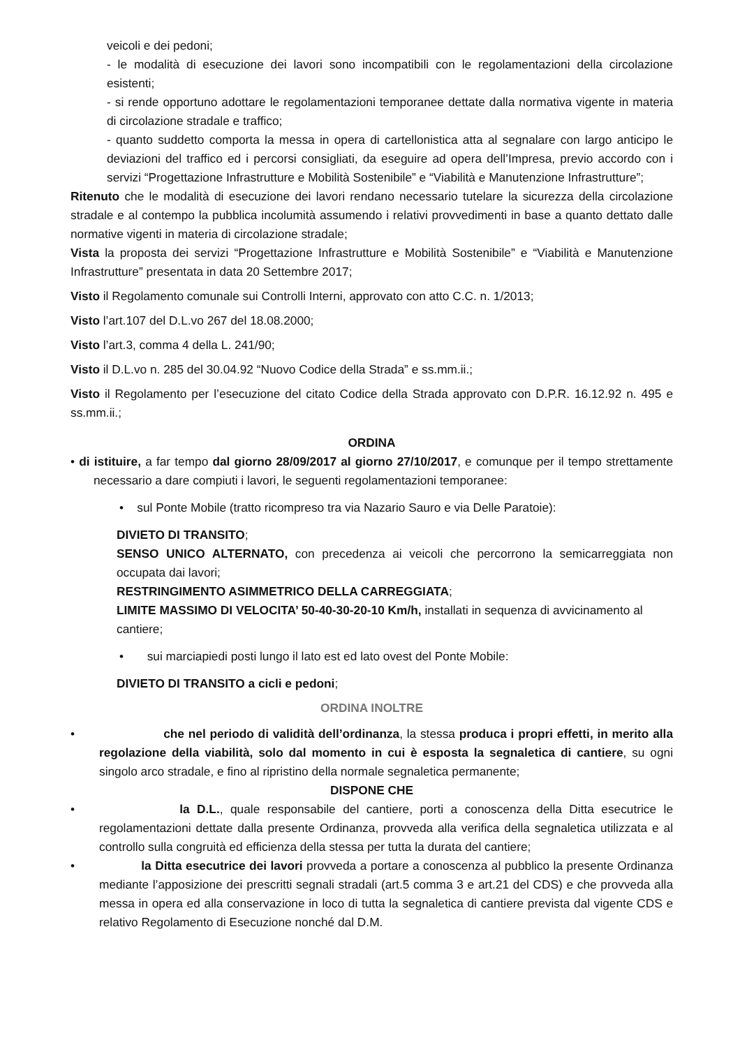veicoli e dei pedoni;
- le modalità di esecuzione dei lavori sono incompatibili con le regolamentazioni della circolazione esistenti;
- si rende opportuno adottare le regolamentazioni temporanee dettate dalla normativa vigente in materia di circolazione stradale e traffico;
- quanto suddetto comporta la messa in opera di cartellonistica atta al segnalare con largo anticipo le deviazioni del traffico ed i percorsi consigliati, da eseguire ad opera dell’Impresa, previo accordo con i servizi “Progettazione Infrastrutture e Mobilità Sostenibile” e “Viabilità e Manutenzione Infrastrutture”;
Ritenuto che le modalità di esecuzione dei lavori rendano necessario tutelare la sicurezza della circolazione stradale e al contempo la pubblica incolumità assumendo i relativi provvedimenti in base a quanto dettato dalle normative vigenti in materia di circolazione stradale;
Vista la proposta dei servizi “Progettazione Infrastrutture e Mobilità Sostenibile” e “Viabilità e Manutenzione Infrastrutture” presentata in data 20 Settembre 2017;
Visto il Regolamento comunale sui Controlli Interni, approvato con atto C.C. n. 1/2013;
Visto l’art.107 del D.L.vo 267 del 18.08.2000;
Visto l’art.3, comma 4 della L. 241/90;
Visto il D.L.vo n. 285 del 30.04.92 “Nuovo Codice della Strada” e ss.mm.ii.;
Visto il Regolamento per l’esecuzione del citato Codice della Strada approvato con D.P.R. 16.12.92 n. 495 e ss.mm.ii.;
ORDINA
• di istituire, a far tempo dal giorno 28/09/2017 al giorno 27/10/2017, e comunque per il tempo strettamente necessario a dare compiuti i lavori, le seguenti regolamentazioni temporanee:
• sul Ponte Mobile (tratto ricompreso tra via Nazario Sauro e via Delle Paratoie):
DIVIETO DI TRANSITO;
SENSO UNICO ALTERNATO, con precedenza ai veicoli che percorrono la semicarreggiata non occupata dai lavori;
RESTRINGIMENTO ASIMMETRICO DELLA CARREGGIATA;
LIMITE MASSIMO DI VELOCITA’ 50-40-30-20-10 Km/h, installati in sequenza di avvicinamento al cantiere;
• sui marciapiedi posti lungo il lato est ed lato ovest del Ponte Mobile:
DIVIETO DI TRANSITO a cicli e pedoni;
ORDINA INOLTRE
• che nel periodo di validità dell’ordinanza, la stessa produca i propri effetti, in merito alla regolazione della viabilità, solo dal momento in cui è esposta la segnaletica di cantiere, su ogni singolo arco stradale, e fino al ripristino della normale segnaletica permanente;
DISPONE CHE
• la D.L., quale responsabile del cantiere, porti a conoscenza della Ditta esecutrice le regolamentazioni dettate dalla presente Ordinanza, provveda alla verifica della segnaletica utilizzata e al controllo sulla congruità ed efficienza della stessa per tutta la durata del cantiere;
• la Ditta esecutrice dei lavori provveda a portare a conoscenza al pubblico la presente Ordinanza mediante l’apposizione dei prescritti segnali stradali (art.5 comma 3 e art.21 del CDS) e che provveda alla messa in opera ed alla conservazione in loco di tutta la segnaletica di cantiere prevista dal vigente CDS e relativo Regolamento di Esecuzione nonché dal D.M.